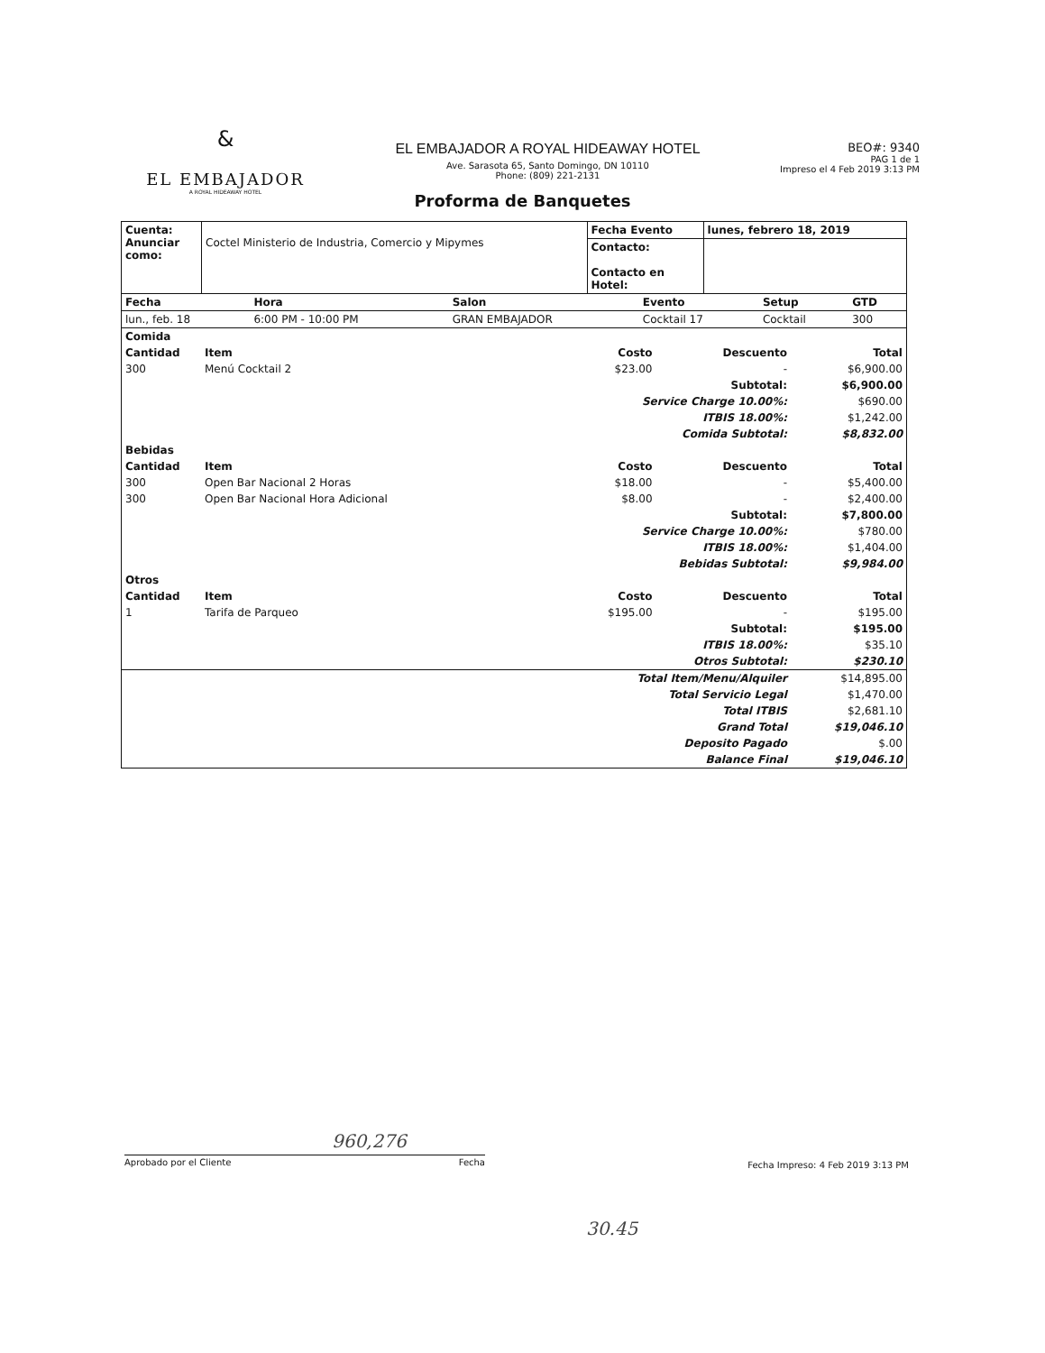&
EL EMBAJADOR
A ROYAL HIDEAWAY HOTEL
EL EMBAJADOR A ROYAL HIDEAWAY HOTEL
Ave. Sarasota 65, Santo Domingo, DN 10110
Phone: (809) 221-2131
BEO#: 9340
PAG 1 de 1
Impreso el 4 Feb 2019 3:13 PM
Proforma de Banquetes
| Cuenta: Anunciar como: | Coctel Ministerio de Industria, Comercio y Mipymes | Fecha Evento | lunes, febrero 18, 2019 |
| | | Contacto: Contacto en Hotel: | |
| Fecha | Hora | Salon | Evento | Setup | GTD |
| --- | --- | --- | --- | --- | --- |
| lun., feb. 18 | 6:00 PM - 10:00 PM | GRAN EMBAJADOR | Cocktail 17 | Cocktail | 300 |
| Comida | | | | |
| --- | --- | --- | --- | --- |
| Cantidad | Item | Costo | Descuento | Total |
| 300 | Menú Cocktail 2 | $23.00 | - | $6,900.00 |
| Subtotal: | | | | $6,900.00 |
| Service Charge 10.00%: | | | | $690.00 |
| ITBIS 18.00%: | | | | $1,242.00 |
| Comida Subtotal: | | | | $8,832.00 |
| Bebidas | | | | |
| Cantidad | Item | Costo | Descuento | Total |
| 300 | Open Bar Nacional 2 Horas | $18.00 | - | $5,400.00 |
| 300 | Open Bar Nacional Hora Adicional | $8.00 | - | $2,400.00 |
| Subtotal: | | | | $7,800.00 |
| Service Charge 10.00%: | | | | $780.00 |
| ITBIS 18.00%: | | | | $1,404.00 |
| Bebidas Subtotal: | | | | $9,984.00 |
| Otros | | | | |
| Cantidad | Item | Costo | Descuento | Total |
| 1 | Tarifa de Parqueo | $195.00 | - | $195.00 |
| Subtotal: | | | | $195.00 |
| ITBIS 18.00%: | | | | $35.10 |
| Otros Subtotal: | | | | $230.10 |
| Total Item/Menu/Alquiler | | | | $14,895.00 |
| Total Servicio Legal | | | | $1,470.00 |
| Total ITBIS | | | | $2,681.10 |
| Grand Total | | | | $19,046.10 |
| Deposito Pagado | | | | $.00 |
| Balance Final | | | | $19,046.10 |
960,276
Aprobado por el Cliente Fecha
Fecha Impreso: 4 Feb 2019 3:13 PM
30.45